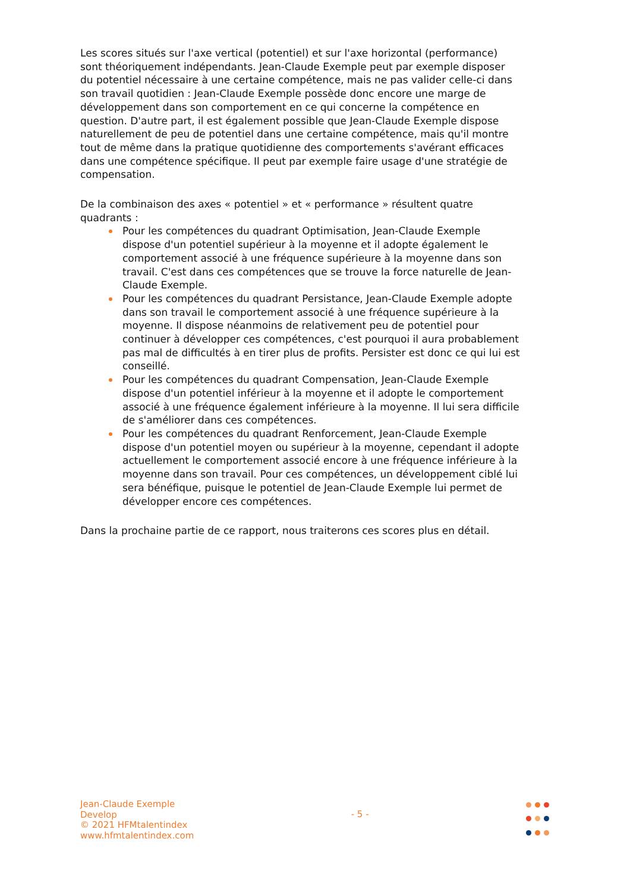Les scores situés sur l'axe vertical (potentiel) et sur l'axe horizontal (performance) sont théoriquement indépendants. Jean-Claude Exemple peut par exemple disposer du potentiel nécessaire à une certaine compétence, mais ne pas valider celle-ci dans son travail quotidien : Jean-Claude Exemple possède donc encore une marge de développement dans son comportement en ce qui concerne la compétence en question. D'autre part, il est également possible que Jean-Claude Exemple dispose naturellement de peu de potentiel dans une certaine compétence, mais qu'il montre tout de même dans la pratique quotidienne des comportements s'avérant efficaces dans une compétence spécifique. Il peut par exemple faire usage d'une stratégie de compensation.
De la combinaison des axes « potentiel » et « performance » résultent quatre quadrants :
Pour les compétences du quadrant Optimisation, Jean-Claude Exemple dispose d'un potentiel supérieur à la moyenne et il adopte également le comportement associé à une fréquence supérieure à la moyenne dans son travail. C'est dans ces compétences que se trouve la force naturelle de Jean-Claude Exemple.
Pour les compétences du quadrant Persistance, Jean-Claude Exemple adopte dans son travail le comportement associé à une fréquence supérieure à la moyenne. Il dispose néanmoins de relativement peu de potentiel pour continuer à développer ces compétences, c'est pourquoi il aura probablement pas mal de difficultés à en tirer plus de profits. Persister est donc ce qui lui est conseillé.
Pour les compétences du quadrant Compensation, Jean-Claude Exemple dispose d'un potentiel inférieur à la moyenne et il adopte le comportement associé à une fréquence également inférieure à la moyenne. Il lui sera difficile de s'améliorer dans ces compétences.
Pour les compétences du quadrant Renforcement, Jean-Claude Exemple dispose d'un potentiel moyen ou supérieur à la moyenne, cependant il adopte actuellement le comportement associé encore à une fréquence inférieure à la moyenne dans son travail. Pour ces compétences, un développement ciblé lui sera bénéfique, puisque le potentiel de Jean-Claude Exemple lui permet de développer encore ces compétences.
Dans la prochaine partie de ce rapport, nous traiterons ces scores plus en détail.
Jean-Claude Exemple
Develop
© 2021 HFMtalentindex
www.hfmtalentindex.com
- 5 -